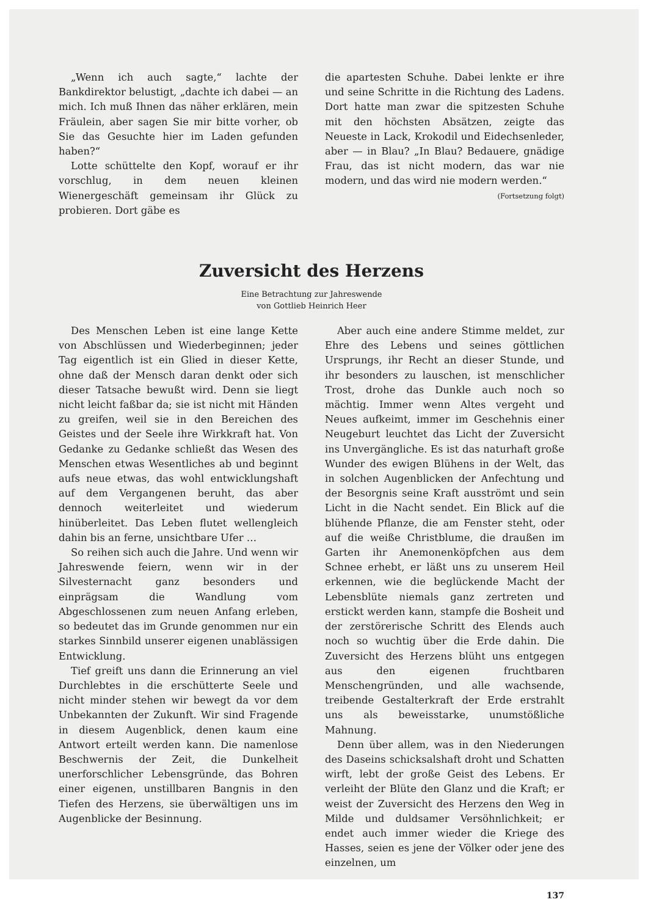„Wenn ich auch sagte,“ lachte der Bankdirektor belustigt, „dachte ich dabei — an mich. Ich muß Ihnen das näher erklären, mein Fräulein, aber sagen Sie mir bitte vorher, ob Sie das Gesuchte hier im Laden gefunden haben?“
Lotte schüttelte den Kopf, worauf er ihr vorschlug, in dem neuen kleinen Wienergeschäft gemeinsam ihr Glück zu probieren. Dort gäbe es
die apartesten Schuhe. Dabei lenkte er ihre und seine Schritte in die Richtung des Ladens. Dort hatte man zwar die spitzesten Schuhe mit den höchsten Absätzen, zeigte das Neueste in Lack, Krokodil und Eidechsenleder, aber — in Blau? „In Blau? Bedauere, gnädige Frau, das ist nicht modern, das war nie modern, und das wird nie modern werden.“ (Fortsetzung folgt)
Zuversicht des Herzens
Eine Betrachtung zur Jahreswende
von Gottlieb Heinrich Heer
Des Menschen Leben ist eine lange Kette von Abschlüssen und Wiederbeginnen; jeder Tag eigentlich ist ein Glied in dieser Kette, ohne daß der Mensch daran denkt oder sich dieser Tatsache bewußt wird. Denn sie liegt nicht leicht faßbar da; sie ist nicht mit Händen zu greifen, weil sie in den Bereichen des Geistes und der Seele ihre Wirkkraft hat. Von Gedanke zu Gedanke schließt das Wesen des Menschen etwas Wesentliches ab und beginnt aufs neue etwas, das wohl entwicklungshaft auf dem Vergangenen beruht, das aber dennoch weiterleitet und wiederum hinüberleitet. Das Leben flutet wellengleich dahin bis an ferne, unsichtbare Ufer …
So reihen sich auch die Jahre. Und wenn wir Jahreswende feiern, wenn wir in der Silvesternacht ganz besonders und einprägsam die Wandlung vom Abgeschlossenen zum neuen Anfang erleben, so bedeutet das im Grunde genommen nur ein starkes Sinnbild unserer eigenen unablässigen Entwicklung.
Tief greift uns dann die Erinnerung an viel Durchlebtes in die erschütterte Seele und nicht minder stehen wir bewegt da vor dem Unbekannten der Zukunft. Wir sind Fragende in diesem Augenblick, denen kaum eine Antwort erteilt werden kann. Die namenlose Beschwernis der Zeit, die Dunkelheit unerforschlicher Lebensgründe, das Bohren einer eigenen, unstillbaren Bangnis in den Tiefen des Herzens, sie überwältigen uns im Augenblicke der Besinnung.
Aber auch eine andere Stimme meldet, zur Ehre des Lebens und seines göttlichen Ursprungs, ihr Recht an dieser Stunde, und ihr besonders zu lauschen, ist menschlicher Trost, drohe das Dunkle auch noch so mächtig. Immer wenn Altes vergeht und Neues aufkeimt, immer im Geschehnis einer Neugeburt leuchtet das Licht der Zuversicht ins Unvergängliche. Es ist das naturhaft große Wunder des ewigen Blühens in der Welt, das in solchen Augenblicken der Anfechtung und der Besorgnis seine Kraft ausströmt und sein Licht in die Nacht sendet. Ein Blick auf die blühende Pflanze, die am Fenster steht, oder auf die weiße Christblume, die draußen im Garten ihr Anemonenköpfchen aus dem Schnee erhebt, er läßt uns zu unserem Heil erkennen, wie die beglückende Macht der Lebensblüte niemals ganz zertreten und erstickt werden kann, stampfe die Bosheit und der zerstörerische Schritt des Elends auch noch so wuchtig über die Erde dahin. Die Zuversicht des Herzens blüht uns entgegen aus den eigenen fruchtbaren Menschengründen, und alle wachsende, treibende Gestalterkraft der Erde erstrahlt uns als beweisstarke, unumstößliche Mahnung.
Denn über allem, was in den Niederungen des Daseins schicksalshaft droht und Schatten wirft, lebt der große Geist des Lebens. Er verleiht der Blüte den Glanz und die Kraft; er weist der Zuversicht des Herzens den Weg in Milde und duldsamer Versöhnlichkeit; er endet auch immer wieder die Kriege des Hasses, seien es jene der Völker oder jene des einzelnen, um
137